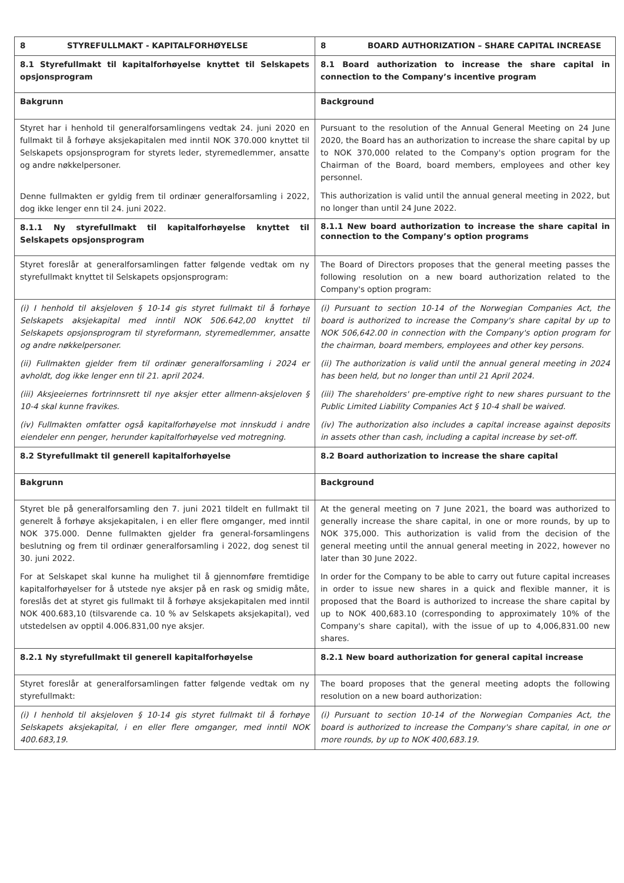| 8 STYREFULLMAKT - KAPITALFORHØYELSE | 8 BOARD AUTHORIZATION – SHARE CAPITAL INCREASE |
| 8.1 Styrefullmakt til kapitalforhøyelse knyttet til Selskapets opsjonsprogram | 8.1 Board authorization to increase the share capital in connection to the Company’s incentive program |
| Bakgrunn | Background |
| Styret har i henhold til generalforsamlingens vedtak 24. juni 2020 en fullmakt til å forhøye aksjekapitalen med inntil NOK 370.000 knyttet til Selskapets opsjonsprogram for styrets leder, styremedlemmer, ansatte og andre nøkkelpersoner. Denne fullmakten er gyldig frem til ordinær generalforsamling i 2022, dog ikke lenger enn til 24. juni 2022. | Pursuant to the resolution of the Annual General Meeting on 24 June 2020, the Board has an authorization to increase the share capital by up to NOK 370,000 related to the Company's option program for the Chairman of the Board, board members, employees and other key personnel. This authorization is valid until the annual general meeting in 2022, but no longer than until 24 June 2022. |
| 8.1.1 Ny styrefullmakt til kapitalforhøyelse knyttet til Selskapets opsjonsprogram | 8.1.1 New board authorization to increase the share capital in connection to the Company’s option programs |
| Styret foreslår at generalforsamlingen fatter følgende vedtak om ny styrefullmakt knyttet til Selskapets opsjonsprogram: | The Board of Directors proposes that the general meeting passes the following resolution on a new board authorization related to the Company's option program: |
| (i) I henhold til aksjeloven § 10-14 gis styret fullmakt til å forhøye Selskapets aksjekapital med inntil NOK 506.642,00 knyttet til Selskapets opsjonsprogram til styreformann, styremedlemmer, ansatte og andre nøkkelpersoner. (ii) Fullmakten gjelder frem til ordinær generalforsamling i 2024 er avholdt, dog ikke lenger enn til 21. april 2024. (iii) Aksjeeiernes fortrinnsrett til nye aksjer etter allmenn-aksjeloven § 10-4 skal kunne fravikes. (iv) Fullmakten omfatter også kapitalforhøyelse mot innskudd i andre eiendeler enn penger, herunder kapitalforhøyelse ved motregning. | (i) Pursuant to section 10-14 of the Norwegian Companies Act, the board is authorized to increase the Company's share capital by up to NOK 506,642.00 in connection with the Company's option program for the chairman, board members, employees and other key persons. (ii) The authorization is valid until the annual general meeting in 2024 has been held, but no longer than until 21 April 2024. (iii) The shareholders' pre-emptive right to new shares pursuant to the Public Limited Liability Companies Act § 10-4 shall be waived. (iv) The authorization also includes a capital increase against deposits in assets other than cash, including a capital increase by set-off. |
| 8.2 Styrefullmakt til generell kapitalforhøyelse | 8.2 Board authorization to increase the share capital |
| Bakgrunn | Background |
| Styret ble på generalforsamling den 7. juni 2021 tildelt en fullmakt til generelt å forhøye aksjekapitalen, i en eller flere omganger, med inntil NOK 375.000. Denne fullmakten gjelder fra general-forsamlingens beslutning og frem til ordinær generalforsamling i 2022, dog senest til 30. juni 2022. For at Selskapet skal kunne ha mulighet til å gjennomføre fremtidige kapitalforhøyelser for å utstede nye aksjer på en rask og smidig måte, foreslås det at styret gis fullmakt til å forhøye aksjekapitalen med inntil NOK 400.683,10 (tilsvarende ca. 10 % av Selskapets aksjekapital), ved utstedelsen av opptil 4.006.831,00 nye aksjer. | At the general meeting on 7 June 2021, the board was authorized to generally increase the share capital, in one or more rounds, by up to NOK 375,000. This authorization is valid from the decision of the general meeting until the annual general meeting in 2022, however no later than 30 June 2022. In order for the Company to be able to carry out future capital increases in order to issue new shares in a quick and flexible manner, it is proposed that the Board is authorized to increase the share capital by up to NOK 400,683.10 (corresponding to approximately 10% of the Company's share capital), with the issue of up to 4,006,831.00 new shares. |
| 8.2.1 Ny styrefullmakt til generell kapitalforhøyelse | 8.2.1 New board authorization for general capital increase |
| Styret foreslår at generalforsamlingen fatter følgende vedtak om ny styrefullmakt: | The board proposes that the general meeting adopts the following resolution on a new board authorization: |
| (i) I henhold til aksjeloven § 10-14 gis styret fullmakt til å forhøye Selskapets aksjekapital, i en eller flere omganger, med inntil NOK 400.683,19. | (i) Pursuant to section 10-14 of the Norwegian Companies Act, the board is authorized to increase the Company's share capital, in one or more rounds, by up to NOK 400,683.19. |